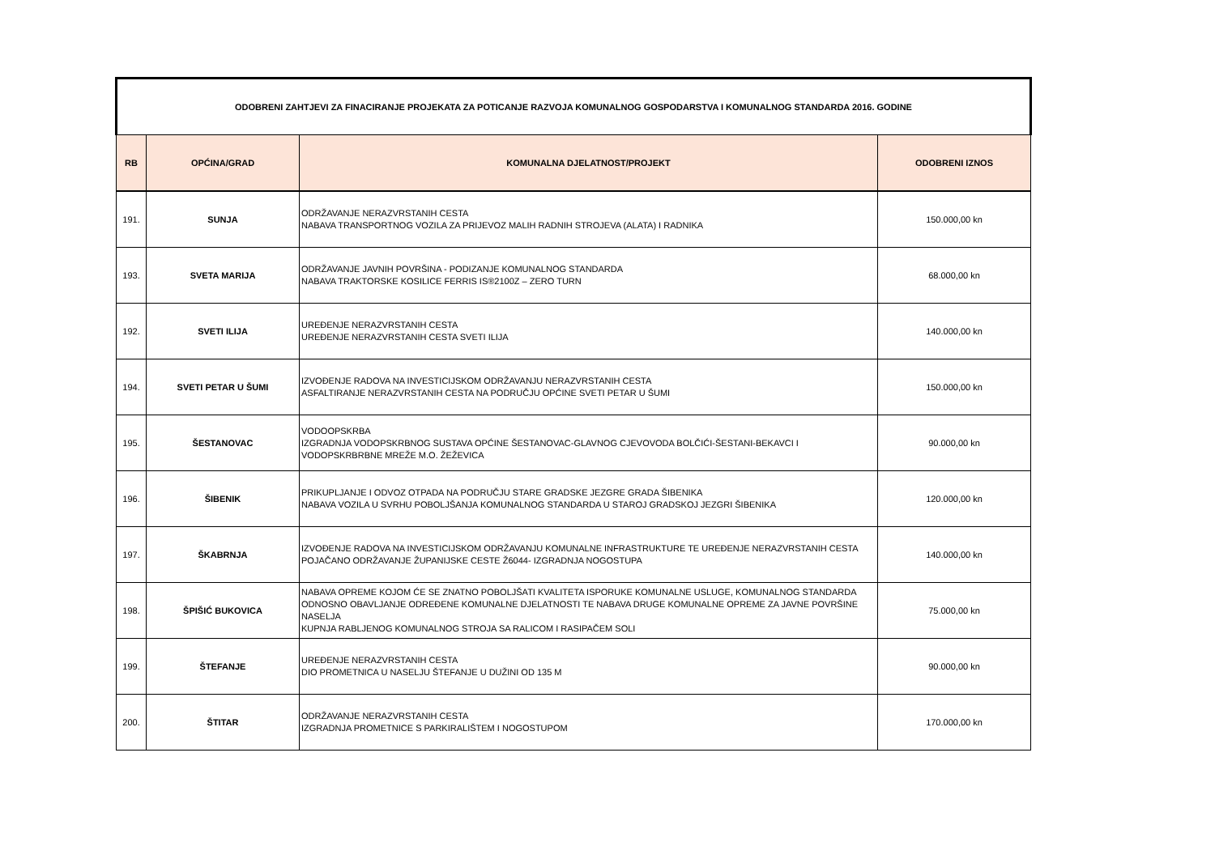| ODOBRENI ZAHTJEVI ZA FINACIRANJE PROJEKATA ZA POTICANJE RAZVOJA KOMUNALNOG GOSPODARSTVA I KOMUNALNOG STANDARDA 2016. GODINE | | | |
| RB | OPĆINA/GRAD | KOMUNALNA DJELATNOST/PROJEKT | ODOBRENI IZNOS |
| 191. | SUNJA | ODRŽAVANJE NERAZVRSTANIH CESTA NABAVA TRANSPORTNOG VOZILA ZA PRIJEVOZ MALIH RADNIH STROJEVA (ALATA) I RADNIKA | 150.000,00 kn |
| 193. | SVETA MARIJA | ODRŽAVANJE JAVNIH POVRŠINA - PODIZANJE KOMUNALNOG STANDARDA NABAVA TRAKTORSKE KOSILICE FERRIS IS®2100Z – ZERO TURN | 68.000,00 kn |
| 192. | SVETI ILIJA | UREĐENJE NERAZVRSTANIH CESTA UREĐENJE NERAZVRSTANIH CESTA SVETI ILIJA | 140.000,00 kn |
| 194. | SVETI PETAR U ŠUMI | IZVOĐENJE RADOVA NA INVESTICIJSKOM ODRŽAVANJU NERAZVRSTANIH CESTA ASFALTIRANJE NERAZVRSTANIH CESTA NA PODRUČJU OPĆINE SVETI PETAR U ŠUMI | 150.000,00 kn |
| 195. | ŠESTANOVAC | VODOOPSKRBA IZGRADNJA VODOPSKRBNOG SUSTAVA OPĆINE ŠESTANOVAC-GLAVNOG CJEVOVODA BOLČIĆI-ŠESTANI-BEKAVCI I VODOPSKRBRBNE MREŽE M.O. ŽEŽEVICA | 90.000,00 kn |
| 196. | ŠIBENIK | PRIKUPLJANJE I ODVOZ OTPADA NA PODRUČJU STARE GRADSKE JEZGRE GRADA ŠIBENIKA NABAVA VOZILA U SVRHU POBOLJŠANJA KOMUNALNOG STANDARDA U STAROJ GRADSKOJ JEZGRI ŠIBENIKA | 120.000,00 kn |
| 197. | ŠKABRNJA | IZVOĐENJE RADOVA NA INVESTICIJSKOM ODRŽAVANJU KOMUNALNE INFRASTRUKTURE TE UREĐENJE NERAZVRSTANIH CESTA POJAČANO ODRŽAVANJE ŽUPANIJSKE CESTE Ž6044- IZGRADNJA NOGOSTUPA | 140.000,00 kn |
| 198. | ŠPIŠIĆ BUKOVICA | NABAVA OPREME KOJOM ĆE SE ZNATNO POBOLJŠATI KVALITETA ISPORUKE KOMUNALNE USLUGE, KOMUNALNOG STANDARDA ODNOSNO OBAVLJANJE ODREĐENE KOMUNALNE DJELATNOSTI TE NABAVA DRUGE KOMUNALNE OPREME ZA JAVNE POVRŠINE NASELJA KUPNJA RABLJENOG KOMUNALNOG STROJA SA RALICOM I RASIPAČEM SOLI | 75.000,00 kn |
| 199. | ŠTEFANJE | UREĐENJE NERAZVRSTANIH CESTA DIO PROMETNICA U NASELJU ŠTEFANJE U DUŽINI OD 135 M | 90.000,00 kn |
| 200. | ŠTITAR | ODRŽAVANJE NERAZVRSTANIH CESTA IZGRADNJA PROMETNICE S PARKIRALIŠTEM I NOGOSTUPOM | 170.000,00 kn |